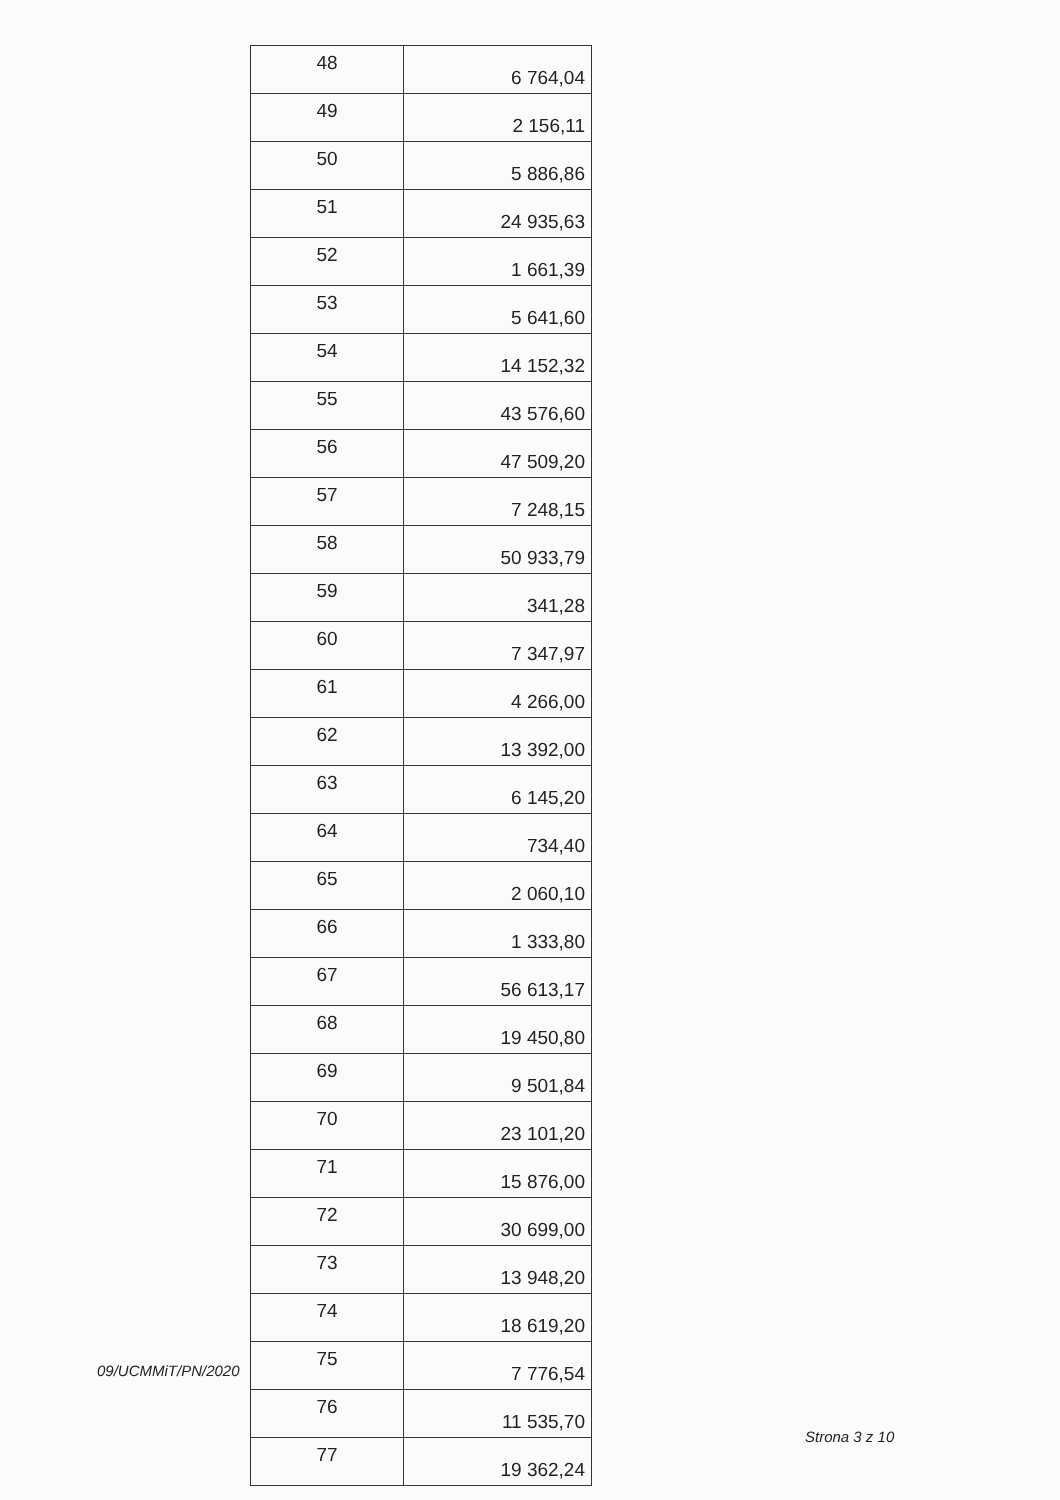| 48 | 6 764,04 |
| 49 | 2 156,11 |
| 50 | 5 886,86 |
| 51 | 24 935,63 |
| 52 | 1 661,39 |
| 53 | 5 641,60 |
| 54 | 14 152,32 |
| 55 | 43 576,60 |
| 56 | 47 509,20 |
| 57 | 7 248,15 |
| 58 | 50 933,79 |
| 59 | 341,28 |
| 60 | 7 347,97 |
| 61 | 4 266,00 |
| 62 | 13 392,00 |
| 63 | 6 145,20 |
| 64 | 734,40 |
| 65 | 2 060,10 |
| 66 | 1 333,80 |
| 67 | 56 613,17 |
| 68 | 19 450,80 |
| 69 | 9 501,84 |
| 70 | 23 101,20 |
| 71 | 15 876,00 |
| 72 | 30 699,00 |
| 73 | 13 948,20 |
| 74 | 18 619,20 |
| 75 | 7 776,54 |
| 76 | 11 535,70 |
| 77 | 19 362,24 |
09/UCMMiT/PN/2020
Strona 3 z 10